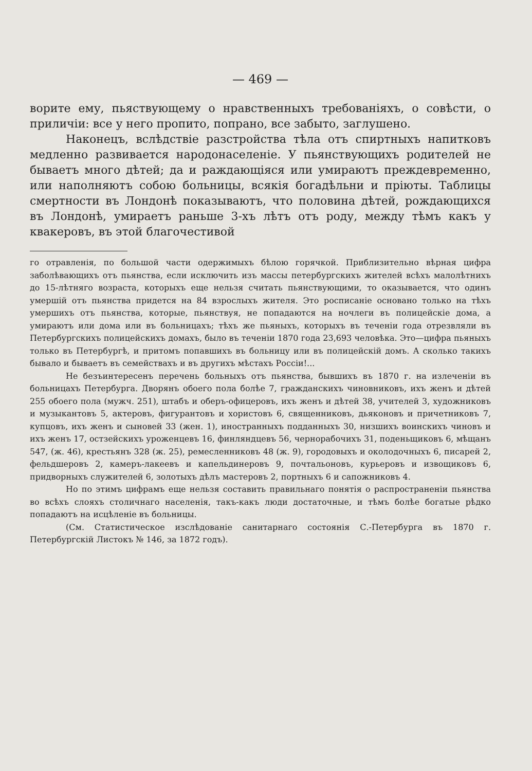— 469 —
ворите ему, пьяствующему о нравственныхъ требованiяхъ, о совѣсти, о приличiи: все у него пропито, попрано, все забыто, заглушено.
Наконецъ, вслѣдствiе разстройства тѣла отъ спиртныхъ напитковъ медленно развивается народонаселенiе. У пьянствующихъ родителей не бываетъ много дѣтей; да и раждающiяся или умираютъ преждевременно, или наполняютъ собою больницы, всякiя богадѣльни и прiюты. Таблицы смертности въ Лондонѣ показываютъ, что половина дѣтей, рождающихся въ Лондонѣ, умираетъ раньше 3-хъ лѣтъ отъ роду, между тѣмъ какъ у квакеровъ, въ этой благочестивой
го отравленiя, по большой части одержимыхъ бѣлою горячкой. Приблизительно вѣрная цифра заболѣвающихъ отъ пьянства, если исключить изъ массы петербургскихъ жителей всѣхъ малолѣтнихъ до 15-лѣтняго возраста, которыхъ еще нельзя считать пьянствующими, то оказывается, что одинъ умершiй отъ пьянства придется на 84 взрослыхъ жителя. Это росписанiе основано только на тѣхъ умершихъ отъ пьянства, которые, пьянствуя, не попадаются на ночлеги въ полицейскiе дома, а умираютъ или дома или въ больницахъ; тѣхъ же пьяныхъ, которыхъ въ теченiи года отрезвляли въ Петербургскихъ полицейскихъ домахъ, было въ теченiи 1870 года 23,693 человѣка. Это—цифра пьяныхъ только въ Петербургѣ, и притомъ попавшихъ въ больницу или въ полицейскiй домъ. А сколько такихъ бывало и бываетъ въ семействахъ и въ другихъ мѣстахъ Россiи!...
Не безъинтересенъ перечень больныхъ отъ пьянства, бывшихъ въ 1870 г. на излеченiи въ больницахъ Петербурга. Дворянъ обоего пола болѣе 7, гражданскихъ чиновниковъ, ихъ женъ и дѣтей 255 обоего пола (мужч. 251), штабъ и оберъ-офицеровъ, ихъ женъ и дѣтей 38, учителей 3, художниковъ и музыкантовъ 5, актеровъ, фигурантовъ и хористовъ 6, священниковъ, дьяконовъ и причетниковъ 7, купцовъ, ихъ женъ и сыновей 33 (жен. 1), иностранныхъ подданныхъ 30, низшихъ воинскихъ чиновъ и ихъ женъ 17, остзейскихъ уроженцевъ 16, финляндцевъ 56, чернорабочихъ 31, поденьщиковъ 6, мѣщанъ 547, (ж. 46), крестьянъ 328 (ж. 25), ремесленниковъ 48 (ж. 9), городовыхъ и околодочныхъ 6, писарей 2, фельдшеровъ 2, камеръ-лакеевъ и капельдинеровъ 9, почтальоновъ, курьеровъ и извощиковъ 6, придворныхъ служителей 6, золотыхъ дѣлъ мастеровъ 2, портныхъ 6 и сапожниковъ 4.
Но по этимъ цифрамъ еще нельзя составить правильнаго понятiя о распространенiи пьянства во всѣхъ слояхъ столичнаго населенiя, такъ-какъ люди достаточные, и тѣмъ болѣе богатые рѣдко попадаютъ на исцѣленiе въ больницы.
(См. Статистическое изслѣдованiе санитарнаго состоянiя С.-Петербурга въ 1870 г. Петербургскiй Листокъ № 146, за 1872 годъ).